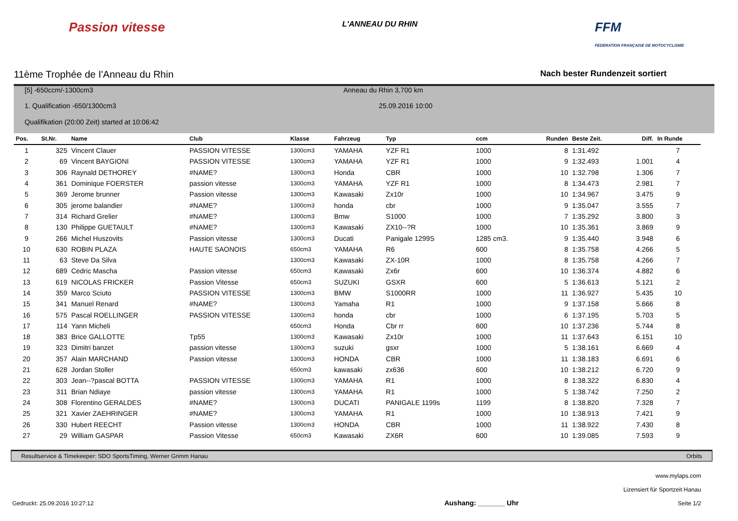Passion vitesse L'ANNEAU DU RHIN FFM
FEDERATION FRANÇAISE DE MOTOCYCLISME
11ème Trophée de I'Anneau du Rhin Nach bester Rundenzeit sortiert
[5] -650ccm/-1300cm3 Anneau du Rhin 3,700 km
1. Qualification -650/1300cm3 25.09.2016 10:00
Qualifikation (20:00 Zeit) started at 10:06:42
| Pos. | St.Nr. | Name | Club | Klasse | Fahrzeug | Typ | ccm | Runden | Beste Zeit. | Diff. | In Runde |
| --- | --- | --- | --- | --- | --- | --- | --- | --- | --- | --- | --- |
| 1 | 325 | Vincent Clauer | PASSION VITESSE | 1300cm3 | YAMAHA | YZF R1 | 1000 | 8 | 1:31.492 | | 7 |
| 2 | 69 | Vincent BAYGIONI | PASSION VITESSE | 1300cm3 | YAMAHA | YZF R1 | 1000 | 9 | 1:32.493 | 1.001 | 4 |
| 3 | 306 | Raynald DETHOREY | #NAME? | 1300cm3 | Honda | CBR | 1000 | 10 | 1:32.798 | 1.306 | 7 |
| 4 | 361 | Dominique FOERSTER | passion vitesse | 1300cm3 | YAMAHA | YZF R1 | 1000 | 8 | 1:34.473 | 2.981 | 7 |
| 5 | 369 | Jerome brunner | Passion vitesse | 1300cm3 | Kawasaki | Zx10r | 1000 | 10 | 1:34.967 | 3.475 | 9 |
| 6 | 305 | jerome balandier | #NAME? | 1300cm3 | honda | cbr | 1000 | 9 | 1:35.047 | 3.555 | 7 |
| 7 | 314 | Richard Grelier | #NAME? | 1300cm3 | Bmw | S1000 | 1000 | 7 | 1:35.292 | 3.800 | 3 |
| 8 | 130 | Philippe GUETAULT | #NAME? | 1300cm3 | Kawasaki | ZX10--?R | 1000 | 10 | 1:35.361 | 3.869 | 9 |
| 9 | 266 | Michel Huszovits | Passion vitesse | 1300cm3 | Ducati | Panigale 1299S | 1285 cm3. | 9 | 1:35.440 | 3.948 | 6 |
| 10 | 630 | ROBIN PLAZA | HAUTE SAONOIS | 650cm3 | YAMAHA | R6 | 600 | 8 | 1:35.758 | 4.266 | 5 |
| 11 | 63 | Steve Da Silva | | 1300cm3 | Kawasaki | ZX-10R | 1000 | 8 | 1:35.758 | 4.266 | 7 |
| 12 | 689 | Cedric Mascha | Passion vitesse | 650cm3 | Kawasaki | Zx6r | 600 | 10 | 1:36.374 | 4.882 | 6 |
| 13 | 619 | NICOLAS FRICKER | Passion Vitesse | 650cm3 | SUZUKI | GSXR | 600 | 5 | 1:36.613 | 5.121 | 2 |
| 14 | 359 | Marco Sciuto | PASSION VITESSE | 1300cm3 | BMW | S1000RR | 1000 | 11 | 1:36.927 | 5.435 | 10 |
| 15 | 341 | Manuel Renard | #NAME? | 1300cm3 | Yamaha | R1 | 1000 | 9 | 1:37.158 | 5.666 | 8 |
| 16 | 575 | Pascal ROELLINGER | PASSION VITESSE | 1300cm3 | honda | cbr | 1000 | 6 | 1:37.195 | 5.703 | 5 |
| 17 | 114 | Yann Micheli | | 650cm3 | Honda | Cbr rr | 600 | 10 | 1:37.236 | 5.744 | 8 |
| 18 | 383 | Brice GALLOTTE | Tp55 | 1300cm3 | Kawasaki | Zx10r | 1000 | 11 | 1:37.643 | 6.151 | 10 |
| 19 | 323 | Dimitri banzet | passion vitesse | 1300cm3 | suzuki | gsxr | 1000 | 5 | 1:38.161 | 6.669 | 4 |
| 20 | 357 | Alain MARCHAND | Passion vitesse | 1300cm3 | HONDA | CBR | 1000 | 11 | 1:38.183 | 6.691 | 6 |
| 21 | 628 | Jordan Stoller | | 650cm3 | kawasaki | zx636 | 600 | 10 | 1:38.212 | 6.720 | 9 |
| 22 | 303 | Jean--?pascal BOTTA | PASSION VITESSE | 1300cm3 | YAMAHA | R1 | 1000 | 8 | 1:38.322 | 6.830 | 4 |
| 23 | 311 | Brian Ndiaye | passion vitesse | 1300cm3 | YAMAHA | R1 | 1000 | 5 | 1:38.742 | 7.250 | 2 |
| 24 | 308 | Florentino GERALDES | #NAME? | 1300cm3 | DUCATI | PANIGALE 1199s | 1199 | 8 | 1:38.820 | 7.328 | 7 |
| 25 | 321 | Xavier ZAEHRINGER | #NAME? | 1300cm3 | YAMAHA | R1 | 1000 | 10 | 1:38.913 | 7.421 | 9 |
| 26 | 330 | Hubert REECHT | Passion vitesse | 1300cm3 | HONDA | CBR | 1000 | 11 | 1:38.922 | 7.430 | 8 |
| 27 | 29 | William GASPAR | Passion Vitesse | 650cm3 | Kawasaki | ZX6R | 600 | 10 | 1:39.085 | 7.593 | 9 |
Resultservice & Timekeeper: SDO SportsTiming, Werner Grimm Hanau Orbits
Gedruckt: 25.09.2016 10:27:12 Aushang: _______ Uhr www.mylaps.com
Lizensiert für Sportzeit Hanau
Seite 1/2